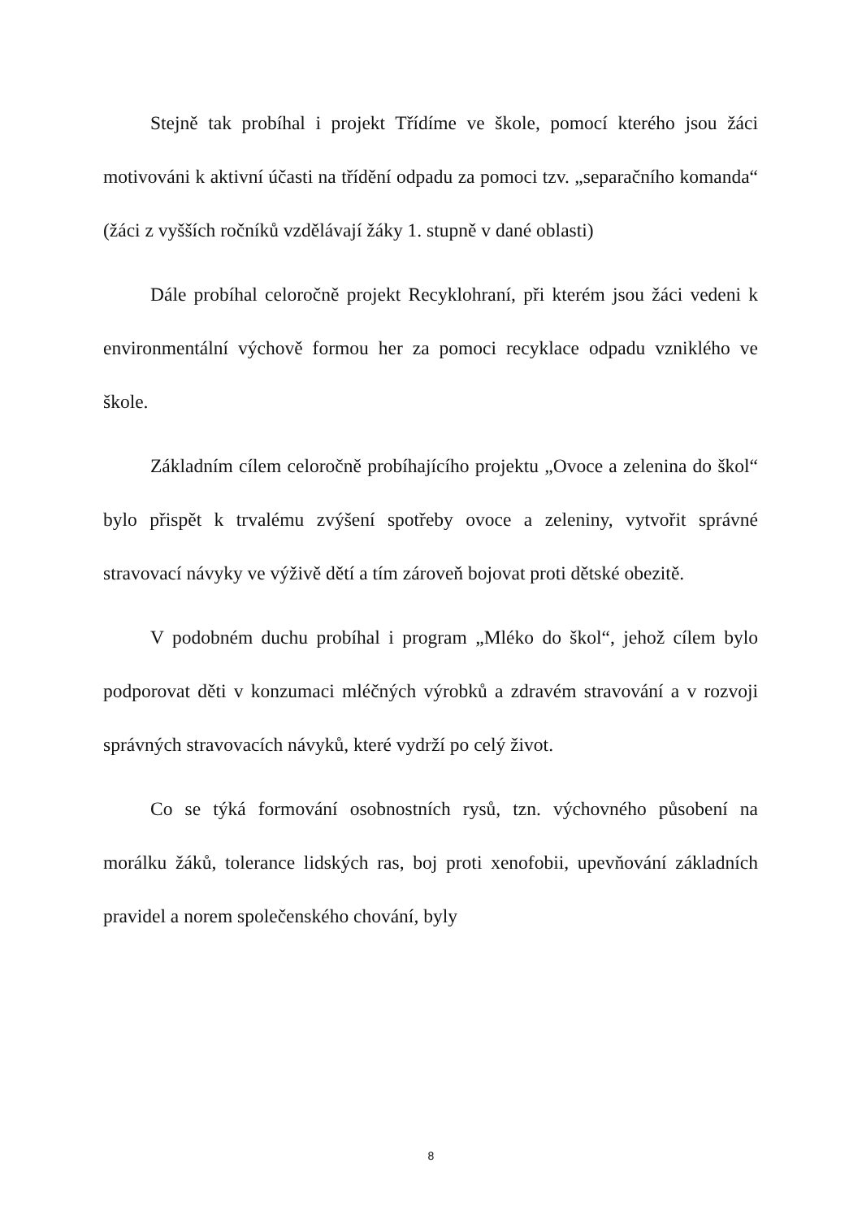Stejně tak probíhal i projekt Třídíme ve škole, pomocí kterého jsou žáci motivováni k aktivní účasti na třídění odpadu za pomoci tzv. „separačního komanda“ (žáci z vyšších ročníků vzdělávají žáky 1. stupně v dané oblasti)
Dále probíhal celoročně projekt Recyklohraní, při kterém jsou žáci vedeni k environmentální výchově formou her za pomoci recyklace odpadu vzniklého ve škole.
Základním cílem celoročně probíhajícího projektu „Ovoce a zelenina do škol“ bylo přispět k trvalému zvýšení spotřeby ovoce a zeleniny, vytvořit správné stravovací návyky ve výživě dětí a tím zároveň bojovat proti dětské obezitě.
V podobném duchu probíhal i program „Mléko do škol“, jehož cílem bylo podporovat děti v konzumaci mléčných výrobků a zdravém stravování a v rozvoji správných stravovacích návyků, které vydrží po celý život.
Co se týká formování osobnostních rysů, tzn. výchovného působení na morálku žáků, tolerance lidských ras, boj proti xenofobii, upevňování základních pravidel a norem společenského chování, byly
8